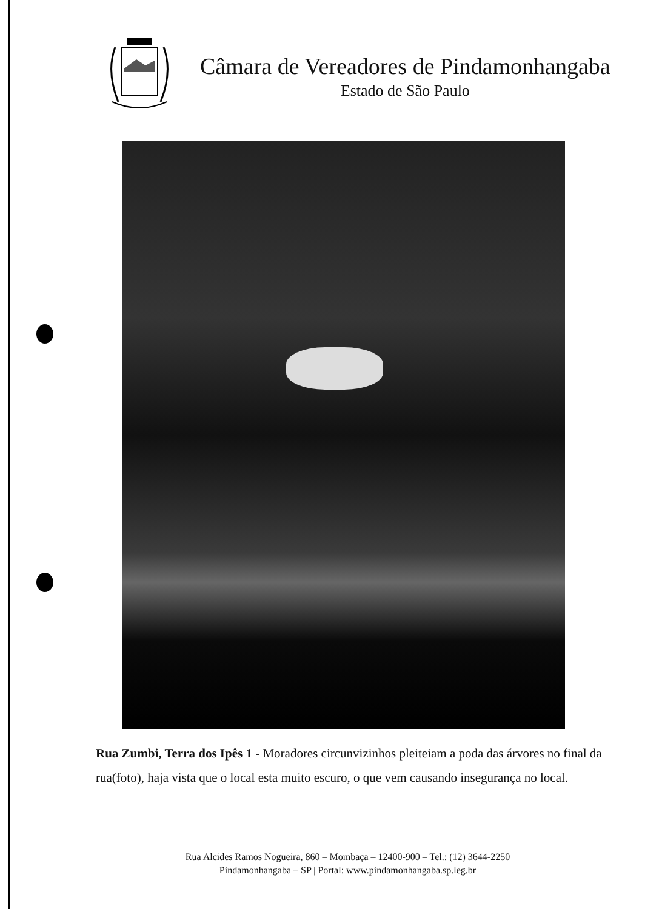Câmara de Vereadores de Pindamonhangaba
Estado de São Paulo
Rua Zumbi, Terra dos Ipês 1 - Moradores circunvizinhos pleiteiam a poda das árvores no final da rua(foto), haja vista que o local esta muito escuro, o que vem causando insegurança no local.
Rua Alcides Ramos Nogueira, 860 – Mombaça – 12400-900 – Tel.: (12) 3644-2250
Pindamonhangaba – SP | Portal: www.pindamonhangaba.sp.leg.br